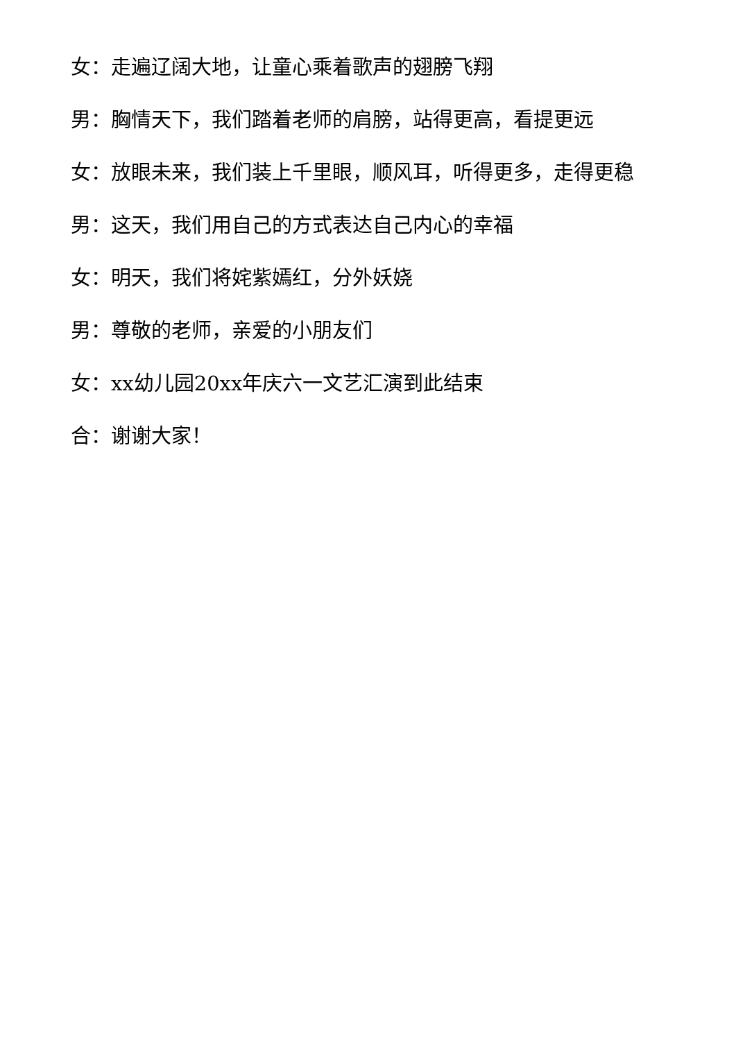女：走遍辽阔大地，让童心乘着歌声的翅膀飞翔
男：胸情天下，我们踏着老师的肩膀，站得更高，看提更远
女：放眼未来，我们装上千里眼，顺风耳，听得更多，走得更稳
男：这天，我们用自己的方式表达自己内心的幸福
女：明天，我们将姹紫嫣红，分外妖娆
男：尊敬的老师，亲爱的小朋友们
女：xx幼儿园20xx年庆六一文艺汇演到此结束
合：谢谢大家！